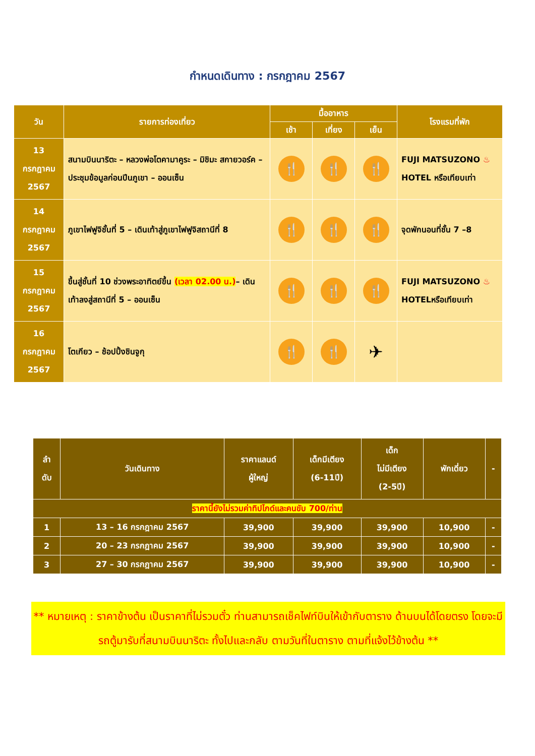กำหนดเดินทาง : กรกฎาคม 2567
| วัน | รายการท่องเที่ยว | มื้ออาหาร | | | โรงแรมที่พัก |
| --- | --- | --- | --- | --- | --- |
| | | เช้า | เที่ยง | เย็น | |
| 13 กรกฎาคม 2567 | สนามบินนาริตะ – หลวงพ่อโตคามาคูระ – มิชิมะ สกายวอร์ค – ประชุมข้อมูลก่อนปีนภูเขา – ออนเซ็น | 🍴 | 🍴 | 🍴 | FUJI MATSUZONO ♨ HOTEL หรือเทียบเท่า |
| 14 กรกฎาคม 2567 | ภูเขาไฟฟูจิชั้นที่ 5 – เดินเท้าสู่ภูเขาไฟฟูจิสถานีที่ 8 | 🍴 | 🍴 | 🍴 | จุดพักนอนที่ชั้น 7 –8 |
| 15 กรกฎาคม 2567 | ขึ้นสู่ชั้นที่ 10 ช่วงพระอาทิตย์ขึ้น (เวลา 02.00 น.) – เดินเท้าลงสู่สถานีที่ 5 – ออนเซ็น | 🍴 | 🍴 | 🍴 | FUJI MATSUZONO ♨ HOTELหรือเทียบเท่า |
| 16 กรกฎาคม 2567 | โตเกียว – ช้อปปิ้งชินจูกุ | 🍴 | 🍴 | ✈ | |
| ลำ ดับ | วันเดินทาง | ราคาแลนด์ ผู้ใหญ่ | เด็กมีเตียง (6-11ปี) | เด็ก ไม่มีเตียง (2-5ปี) | พักเดี่ยว | - |
| --- | --- | --- | --- | --- | --- | --- |
| ราคานี้ยังไม่รวมค่าทิปไกด์และคนขับ 700/ท่าน | | | | | | |
| 1 | 13 – 16 กรกฎาคม 2567 | 39,900 | 39,900 | 39,900 | 10,900 | - |
| 2 | 20 – 23 กรกฎาคม 2567 | 39,900 | 39,900 | 39,900 | 10,900 | - |
| 3 | 27 – 30 กรกฎาคม 2567 | 39,900 | 39,900 | 39,900 | 10,900 | - |
** หมายเหตุ : ราคาข้างต้น เป็นราคาที่ไม่รวมตั๋ว ท่านสามารถเช็คไฟท์บินให้เข้ากับตาราง ด้านบนได้โดยตรง โดยจะมีรถตู้มารับที่สนามบินนาริตะ ทั้งไปและกลับ ตามวันที่ในตาราง ตามที่แจ้งไว้ข้างต้น **